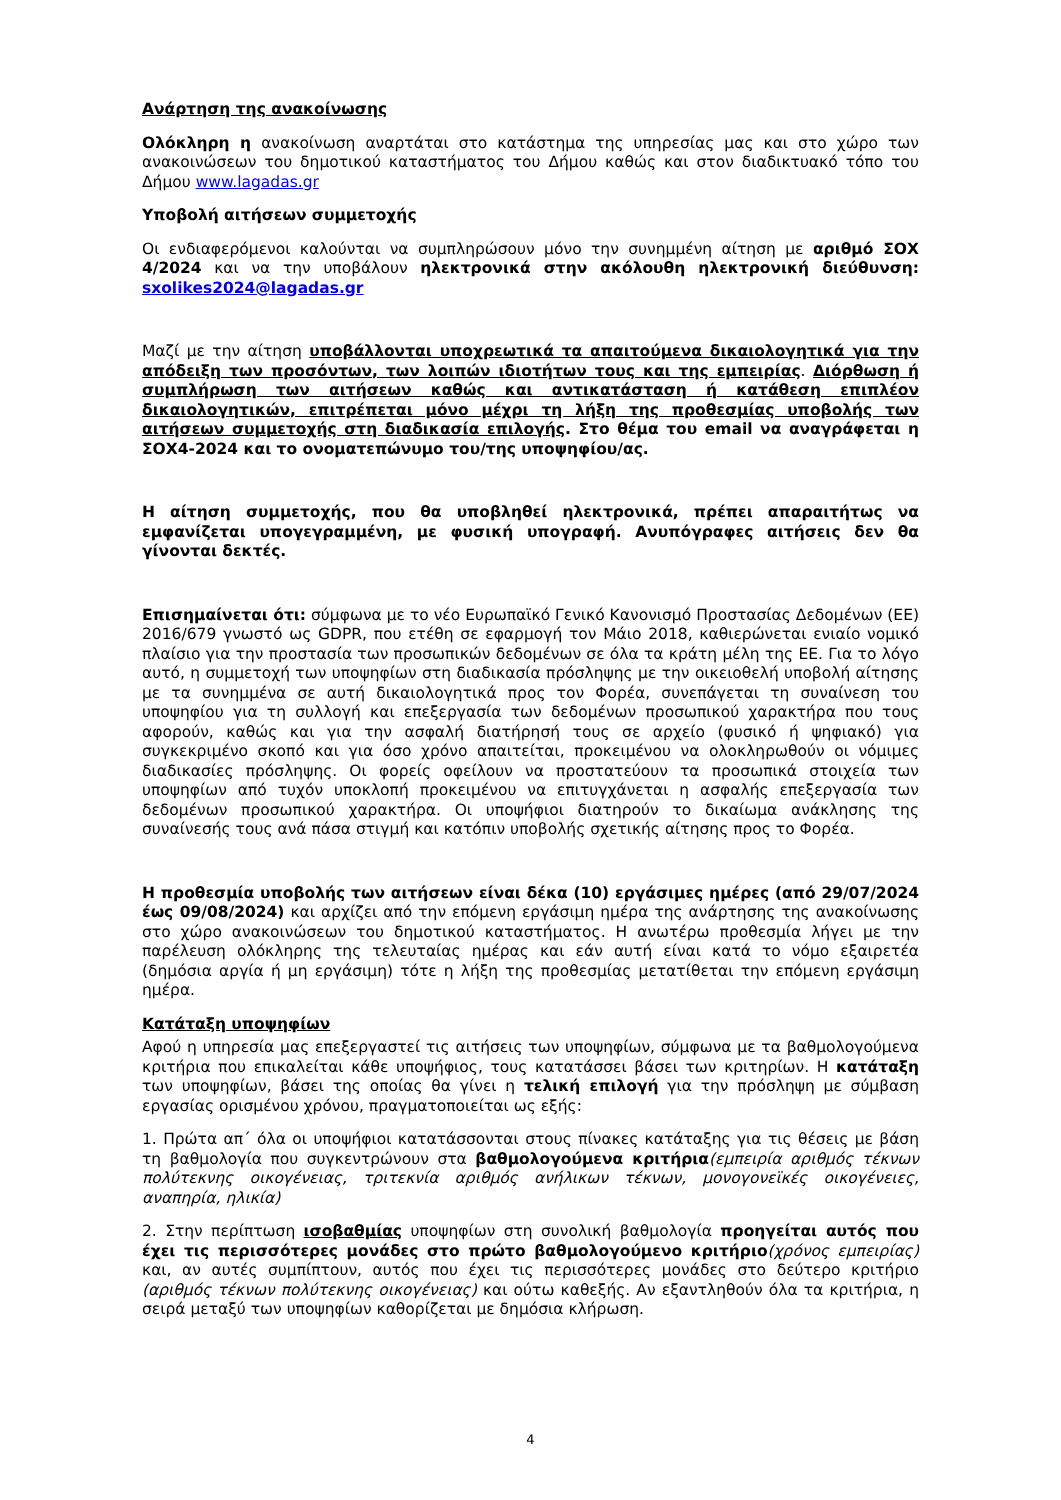Ανάρτηση της ανακοίνωσης
Ολόκληρη η ανακοίνωση αναρτάται στο κατάστημα της υπηρεσίας μας και στο χώρο των ανακοινώσεων του δημοτικού καταστήματος του Δήμου καθώς και στον διαδικτυακό τόπο του Δήμου www.lagadas.gr
Υποβολή αιτήσεων συμμετοχής
Οι ενδιαφερόμενοι καλούνται να συμπληρώσουν μόνο την συνημμένη αίτηση με αριθμό ΣΟΧ 4/2024 και να την υποβάλουν ηλεκτρονικά στην ακόλουθη ηλεκτρονική διεύθυνση: sxolikes2024@lagadas.gr
Μαζί με την αίτηση υποβάλλονται υποχρεωτικά τα απαιτούμενα δικαιολογητικά για την απόδειξη των προσόντων, των λοιπών ιδιοτήτων τους και της εμπειρίας. Διόρθωση ή συμπλήρωση των αιτήσεων καθώς και αντικατάσταση ή κατάθεση επιπλέον δικαιολογητικών, επιτρέπεται μόνο μέχρι τη λήξη της προθεσμίας υποβολής των αιτήσεων συμμετοχής στη διαδικασία επιλογής. Στο θέμα του email να αναγράφεται η ΣΟΧ4-2024 και το ονοματεπώνυμο του/της υποψηφίου/ας.
Η αίτηση συμμετοχής, που θα υποβληθεί ηλεκτρονικά, πρέπει απαραιτήτως να εμφανίζεται υπογεγραμμένη, με φυσική υπογραφή. Ανυπόγραφες αιτήσεις δεν θα γίνονται δεκτές.
Επισημαίνεται ότι: σύμφωνα με το νέο Ευρωπαϊκό Γενικό Κανονισμό Προστασίας Δεδομένων (ΕΕ) 2016/679 γνωστό ως GDPR, που ετέθη σε εφαρμογή τον Μάιο 2018, καθιερώνεται ενιαίο νομικό πλαίσιο για την προστασία των προσωπικών δεδομένων σε όλα τα κράτη μέλη της ΕΕ. Για το λόγο αυτό, η συμμετοχή των υποψηφίων στη διαδικασία πρόσληψης με την οικειοθελή υποβολή αίτησης με τα συνημμένα σε αυτή δικαιολογητικά προς τον Φορέα, συνεπάγεται τη συναίνεση του υποψηφίου για τη συλλογή και επεξεργασία των δεδομένων προσωπικού χαρακτήρα που τους αφορούν, καθώς και για την ασφαλή διατήρησή τους σε αρχείο (φυσικό ή ψηφιακό) για συγκεκριμένο σκοπό και για όσο χρόνο απαιτείται, προκειμένου να ολοκληρωθούν οι νόμιμες διαδικασίες πρόσληψης. Οι φορείς οφείλουν να προστατεύουν τα προσωπικά στοιχεία των υποψηφίων από τυχόν υποκλοπή προκειμένου να επιτυγχάνεται η ασφαλής επεξεργασία των δεδομένων προσωπικού χαρακτήρα. Οι υποψήφιοι διατηρούν το δικαίωμα ανάκλησης της συναίνεσής τους ανά πάσα στιγμή και κατόπιν υποβολής σχετικής αίτησης προς το Φορέα.
Η προθεσμία υποβολής των αιτήσεων είναι δέκα (10) εργάσιμες ημέρες (από 29/07/2024 έως 09/08/2024) και αρχίζει από την επόμενη εργάσιμη ημέρα της ανάρτησης της ανακοίνωσης στο χώρο ανακοινώσεων του δημοτικού καταστήματος. Η ανωτέρω προθεσμία λήγει με την παρέλευση ολόκληρης της τελευταίας ημέρας και εάν αυτή είναι κατά το νόμο εξαιρετέα (δημόσια αργία ή μη εργάσιμη) τότε η λήξη της προθεσμίας μετατίθεται την επόμενη εργάσιμη ημέρα.
Κατάταξη υποψηφίων
Αφού η υπηρεσία μας επεξεργαστεί τις αιτήσεις των υποψηφίων, σύμφωνα με τα βαθμολογούμενα κριτήρια που επικαλείται κάθε υποψήφιος, τους κατατάσσει βάσει των κριτηρίων. Η κατάταξη των υποψηφίων, βάσει της οποίας θα γίνει η τελική επιλογή για την πρόσληψη με σύμβαση εργασίας ορισμένου χρόνου, πραγματοποιείται ως εξής:
1. Πρώτα απ΄ όλα οι υποψήφιοι κατατάσσονται στους πίνακες κατάταξης για τις θέσεις με βάση τη βαθμολογία που συγκεντρώνουν στα βαθμολογούμενα κριτήρια(εμπειρία αριθμός τέκνων πολύτεκνης οικογένειας, τριτεκνία αριθμός ανήλικων τέκνων, μονογονεϊκές οικογένειες, αναπηρία, ηλικία)
2. Στην περίπτωση ισοβαθμίας υποψηφίων στη συνολική βαθμολογία προηγείται αυτός που έχει τις περισσότερες μονάδες στο πρώτο βαθμολογούμενο κριτήριο(χρόνος εμπειρίας) και, αν αυτές συμπίπτουν, αυτός που έχει τις περισσότερες μονάδες στο δεύτερο κριτήριο (αριθμός τέκνων πολύτεκνης οικογένειας) και ούτω καθεξής. Αν εξαντληθούν όλα τα κριτήρια, η σειρά μεταξύ των υποψηφίων καθορίζεται με δημόσια κλήρωση.
4